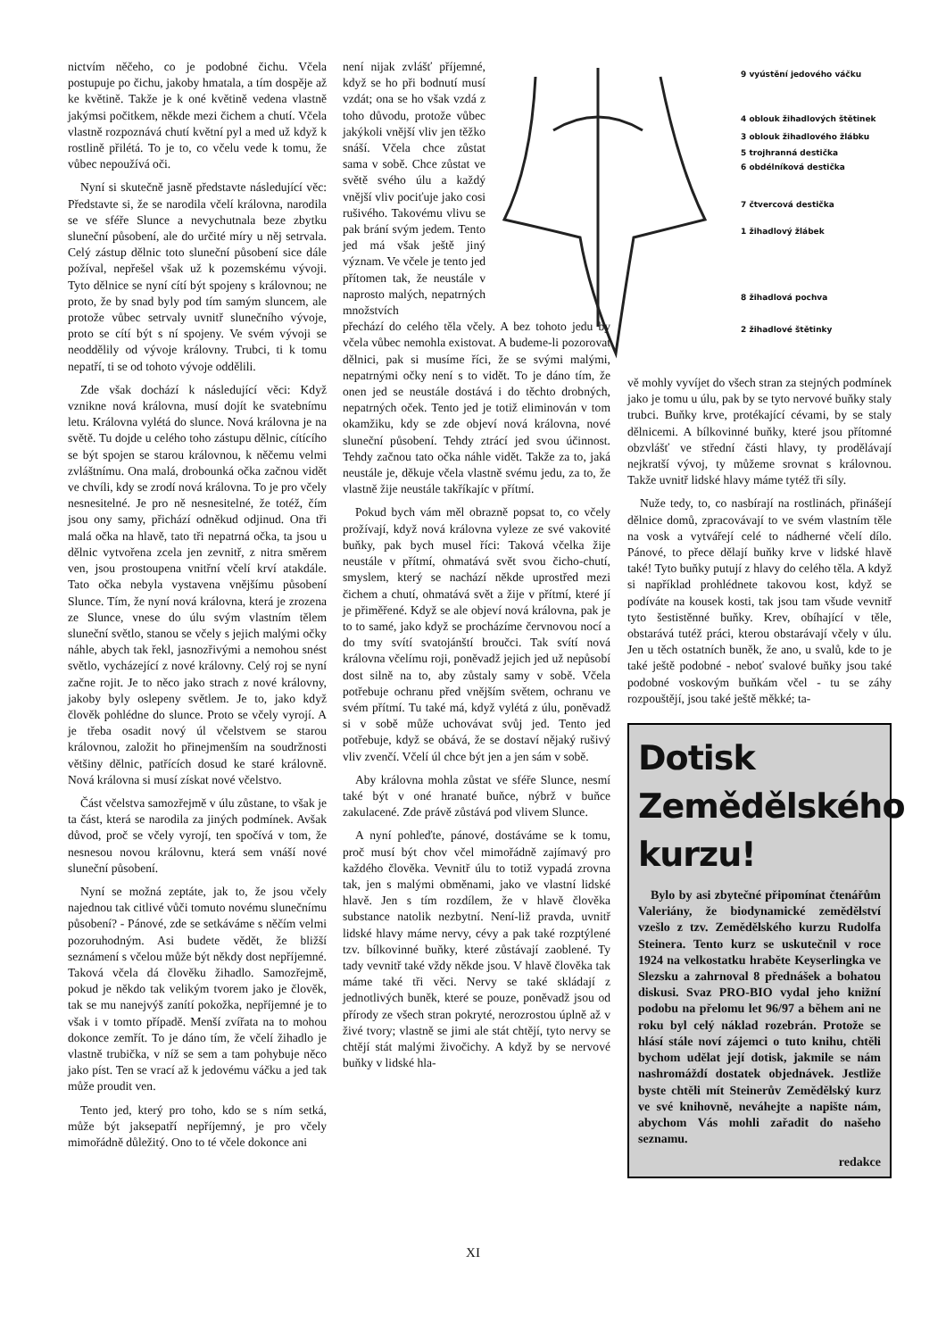nictvím něčeho, co je podobné čichu. Včela postupuje po čichu, jakoby hmatala, a tím dospěje až ke květině. Takže je k oné květině vedena vlastně jakýmsi počitkem, někde mezi čichem a chutí. Včela vlastně rozpoznává chutí květní pyl a med už když k rostlině přilétá. To je to, co včelu vede k tomu, že vůbec nepoužívá oči.
Nyní si skutečně jasně představte následující věc: Představte si, že se narodila včelí královna, narodila se ve sféře Slunce a nevychutnala beze zbytku sluneční působení, ale do určité míry u něj setrvala. Celý zástup dělnic toto sluneční působení sice dále požíval, nepřešel však už k pozemskému vývoji. Tyto dělnice se nyní cítí být spojeny s královnou; ne proto, že by snad byly pod tím samým sluncem, ale protože vůbec setrvaly uvnitř slunečního vývoje, proto se cítí být s ní spojeny. Ve svém vývoji se neoddělily od vývoje královny. Trubci, ti k tomu nepatří, ti se od tohoto vývoje oddělili.
Zde však dochází k následující věci: Když vznikne nová královna, musí dojít ke svatebnímu letu. Královna vylétá do slunce. Nová královna je na světě. Tu dojde u celého toho zástupu dělnic, cítícího se být spojen se starou královnou, k něčemu velmi zvláštnímu. Ona malá, drobounká očka začnou vidět ve chvíli, kdy se zrodí nová královna. To je pro včely nesnesitelné. Je pro ně nesnesitelné, že totéž, čím jsou ony samy, přichází odněkud odjinud. Ona tři malá očka na hlavě, tato tři nepatrná očka, ta jsou u dělnic vytvořena zcela jen zevnitř, z nitra směrem ven, jsou prostoupena vnitřní včelí krví atakdále. Tato očka nebyla vystavena vnějšímu působení Slunce. Tím, že nyní nová královna, která je zrozena ze Slunce, vnese do úlu svým vlastním tělem sluneční světlo, stanou se včely s jejich malými očky náhle, abych tak řekl, jasnozřivými a nemohou snést světlo, vycházející z nové královny. Celý roj se nyní začne rojit. Je to něco jako strach z nové královny, jakoby byly oslepeny světlem. Je to, jako když člověk pohlédne do slunce. Proto se včely vyrojí. A je třeba osadit nový úl včelstvem se starou královnou, založit ho přinejmenším na soudržnosti většiny dělnic, patřících dosud ke staré královně. Nová královna si musí získat nové včelstvo.
Část včelstva samozřejmě v úlu zůstane, to však je ta část, která se narodila za jiných podmínek. Avšak důvod, proč se včely vyrojí, ten spočívá v tom, že nesnesou novou královnu, která sem vnáší nové sluneční působení.
Nyní se možná zeptáte, jak to, že jsou včely najednou tak citlivé vůči tomuto novému slunečnímu působení? - Pánové, zde se setkáváme s něčím velmi pozoruhodným. Asi budete vědět, že bližší seznámení s včelou může být někdy dost nepříjemné. Taková včela dá člověku žihadlo. Samozřejmě, pokud je někdo tak velikým tvorem jako je člověk, tak se mu nanejvýš zanítí pokožka, nepříjemné je to však i v tomto případě. Menší zvířata na to mohou dokonce zemřít. To je dáno tím, že včelí žihadlo je vlastně trubička, v níž se sem a tam pohybuje něco jako píst. Ten se vrací až k jedovému váčku a jed tak může proudit ven.
Tento jed, který pro toho, kdo se s ním setká, může být jaksepatří nepříjemný, je pro včely mimořádně důležitý. Ono to té včele dokonce ani
9 vyústění jedového váčku
4 oblouk žihadlových štětinek
3 oblouk žihadlového žlábku
5 trojhranná destička
6 obdélníková destička
7 čtvercová destička
1 žihadlový žlábek
8 žihadlová pochva
2 žihadlové štětinky
není nijak zvlášť příjemné, když se ho při bodnutí musí vzdát; ona se ho však vzdá z toho důvodu, protože vůbec jakýkoli vnější vliv jen těžko snáší. Včela chce zůstat sama v sobě. Chce zůstat ve světě svého úlu a každý vnější vliv pociťuje jako cosi rušivého. Takovému vlivu se pak brání svým jedem. Tento jed má však ještě jiný význam. Ve včele je tento jed přítomen tak, že neustále v naprosto malých, nepatrných množstvích
přechází do celého těla včely. A bez tohoto jedu by včela vůbec nemohla existovat. A budeme-li pozorovat dělnici, pak si musíme říci, že se svými malými, nepatrnými očky není s to vidět. To je dáno tím, že onen jed se neustále dostává i do těchto drobných, nepatrných oček. Tento jed je totiž eliminován v tom okamžiku, kdy se zde objeví nová královna, nové sluneční působení. Tehdy ztrácí jed svou účinnost. Tehdy začnou tato očka náhle vidět. Takže za to, jaká neustále je, děkuje včela vlastně svému jedu, za to, že vlastně žije neustále takříkajíc v přítmí.
Pokud bych vám měl obrazně popsat to, co včely prožívají, když nová královna vyleze ze své vakovité buňky, pak bych musel říci: Taková včelka žije neustále v přítmí, ohmatává svět svou čicho-chutí, smyslem, který se nachází někde uprostřed mezi čichem a chutí, ohmatává svět a žije v přítmí, které jí je přiměřené. Když se ale objeví nová královna, pak je to to samé, jako když se procházíme červnovou nocí a do tmy svítí svatojánští broučci. Tak svítí nová královna včelímu roji, poněvadž jejich jed už nepůsobí dost silně na to, aby zůstaly samy v sobě. Včela potřebuje ochranu před vnějším světem, ochranu ve svém přítmí. Tu také má, když vylétá z úlu, poněvadž si v sobě může uchovávat svůj jed. Tento jed potřebuje, když se obává, že se dostaví nějaký rušivý vliv zvenčí. Včelí úl chce být jen a jen sám v sobě.
Aby královna mohla zůstat ve sféře Slunce, nesmí také být v oné hranaté buňce, nýbrž v buňce zakulacené. Zde právě zůstává pod vlivem Slunce.
A nyní pohleďte, pánové, dostáváme se k tomu, proč musí být chov včel mimořádně zajímavý pro každého člověka. Vevnitř úlu to totiž vypadá zrovna tak, jen s malými obměnami, jako ve vlastní lidské hlavě. Jen s tím rozdílem, že v hlavě člověka substance natolik nezbytní. Není-liž pravda, uvnitř lidské hlavy máme nervy, cévy a pak také rozptýlené tzv. bílkovinné buňky, které zůstávají zaoblené. Ty tady vevnitř také vždy někde jsou. V hlavě člověka tak máme také tři věci. Nervy se také skládají z jednotlivých buněk, které se pouze, poněvadž jsou od přírody ze všech stran pokryté, nerozrostou úplně až v živé tvory; vlastně se jimi ale stát chtějí, tyto nervy se chtějí stát malými živočichy. A když by se nervové buňky v lidské hla-
vě mohly vyvíjet do všech stran za stejných podmínek jako je tomu u úlu, pak by se tyto nervové buňky staly trubci. Buňky krve, protékající cévami, by se staly dělnicemi. A bílkovinné buňky, které jsou přítomné obzvlášť ve střední části hlavy, ty prodělávají nejkratší vývoj, ty můžeme srovnat s královnou. Takže uvnitř lidské hlavy máme tytéž tři síly.
Nuže tedy, to, co nasbírají na rostlinách, přinášejí dělnice domů, zpracovávají to ve svém vlastním těle na vosk a vytvářejí celé to nádherné včelí dílo. Pánové, to přece dělají buňky krve v lidské hlavě také! Tyto buňky putují z hlavy do celého těla. A když si například prohlédnete takovou kost, když se podíváte na kousek kosti, tak jsou tam všude vevnitř tyto šestistěnné buňky. Krev, obíhající v těle, obstarává tutéž práci, kterou obstarávají včely v úlu. Jen u těch ostatních buněk, že ano, u svalů, kde to je také ještě podobné - neboť svalové buňky jsou také podobné voskovým buňkám včel - tu se záhy rozpouštějí, jsou také ještě měkké; ta-
Dotisk
Zemědělského
kurzu!
Bylo by asi zbytečné připomínat čtenářům Valeriány, že biodynamické zemědělství vzešlo z tzv. Zemědělského kurzu Rudolfa Steinera. Tento kurz se uskutečnil v roce 1924 na velkostatku hraběte Keyserlingka ve Slezsku a zahrnoval 8 přednášek a bohatou diskusi. Svaz PRO-BIO vydal jeho knižní podobu na přelomu let 96/97 a během ani ne roku byl celý náklad rozebrán. Protože se hlásí stále noví zájemci o tuto knihu, chtěli bychom udělat její dotisk, jakmile se nám nashromáždí dostatek objednávek. Jestliže byste chtěli mít Steinerův Zemědělský kurz ve své knihovně, neváhejte a napište nám, abychom Vás mohli zařadit do našeho seznamu.
redakce
XI